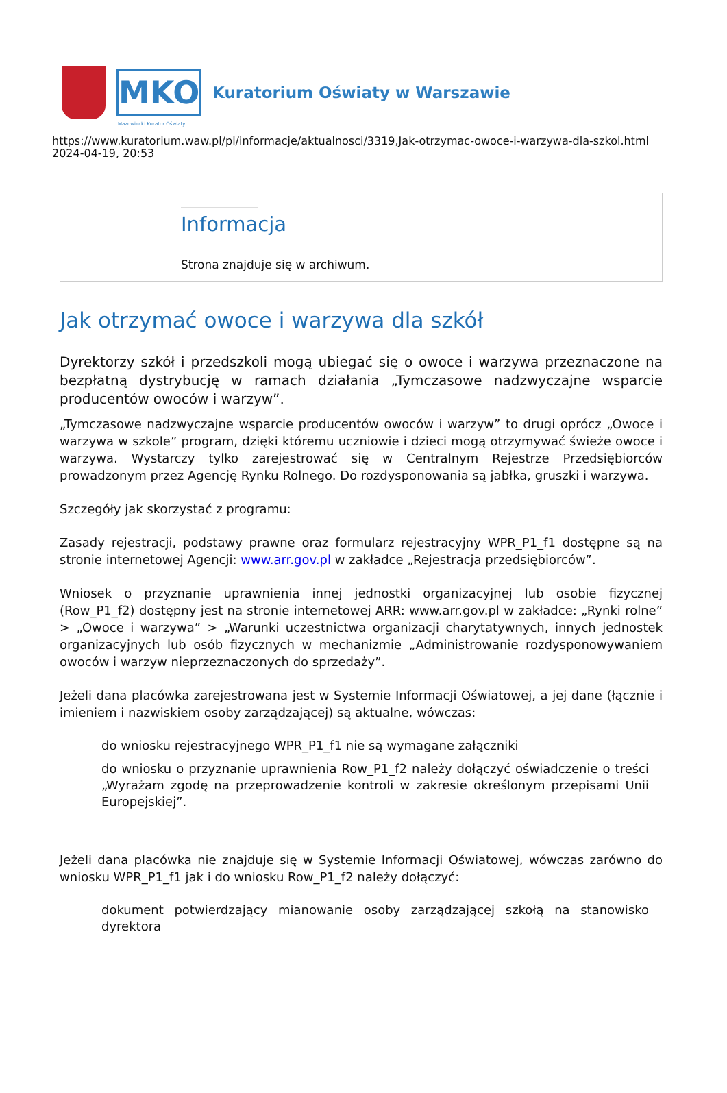MKO
Kuratorium Oświaty w Warszawie
Mazowiecki Kurator Oświaty
https://www.kuratorium.waw.pl/pl/informacje/aktualnosci/3319,Jak-otrzymac-owoce-i-warzywa-dla-szkol.html
2024-04-19, 20:53
Informacja
Strona znajduje się w archiwum.
Jak otrzymać owoce i warzywa dla szkół
Dyrektorzy szkół i przedszkoli mogą ubiegać się o owoce i warzywa przeznaczone na bezpłatną dystrybucję w ramach działania „Tymczasowe nadzwyczajne wsparcie producentów owoców i warzyw”.
„Tymczasowe nadzwyczajne wsparcie producentów owoców i warzyw” to drugi oprócz „Owoce i warzywa w szkole” program, dzięki któremu uczniowie i dzieci mogą otrzymywać świeże owoce i warzywa. Wystarczy tylko zarejestrować się w Centralnym Rejestrze Przedsiębiorców prowadzonym przez Agencję Rynku Rolnego. Do rozdysponowania są jabłka, gruszki i warzywa.
Szczegóły jak skorzystać z programu:
Zasady rejestracji, podstawy prawne oraz formularz rejestracyjny WPR_P1_f1 dostępne są na stronie internetowej Agencji: www.arr.gov.pl w zakładce „Rejestracja przedsiębiorców”.
Wniosek o przyznanie uprawnienia innej jednostki organizacyjnej lub osobie fizycznej (Row_P1_f2) dostępny jest na stronie internetowej ARR: www.arr.gov.pl w zakładce: „Rynki rolne” > „Owoce i warzywa” > „Warunki uczestnictwa organizacji charytatywnych, innych jednostek organizacyjnych lub osób fizycznych w mechanizmie „Administrowanie rozdysponowywaniem owoców i warzyw nieprzeznaczonych do sprzedaży”.
Jeżeli dana placówka zarejestrowana jest w Systemie Informacji Oświatowej, a jej dane (łącznie i imieniem i nazwiskiem osoby zarządzającej) są aktualne, wówczas:
do wniosku rejestracyjnego WPR_P1_f1 nie są wymagane załączniki
do wniosku o przyznanie uprawnienia Row_P1_f2 należy dołączyć oświadczenie o treści „Wyrażam zgodę na przeprowadzenie kontroli w zakresie określonym przepisami Unii Europejskiej”.
Jeżeli dana placówka nie znajduje się w Systemie Informacji Oświatowej, wówczas zarówno do wniosku WPR_P1_f1 jak i do wniosku Row_P1_f2 należy dołączyć:
dokument potwierdzający mianowanie osoby zarządzającej szkołą na stanowisko dyrektora